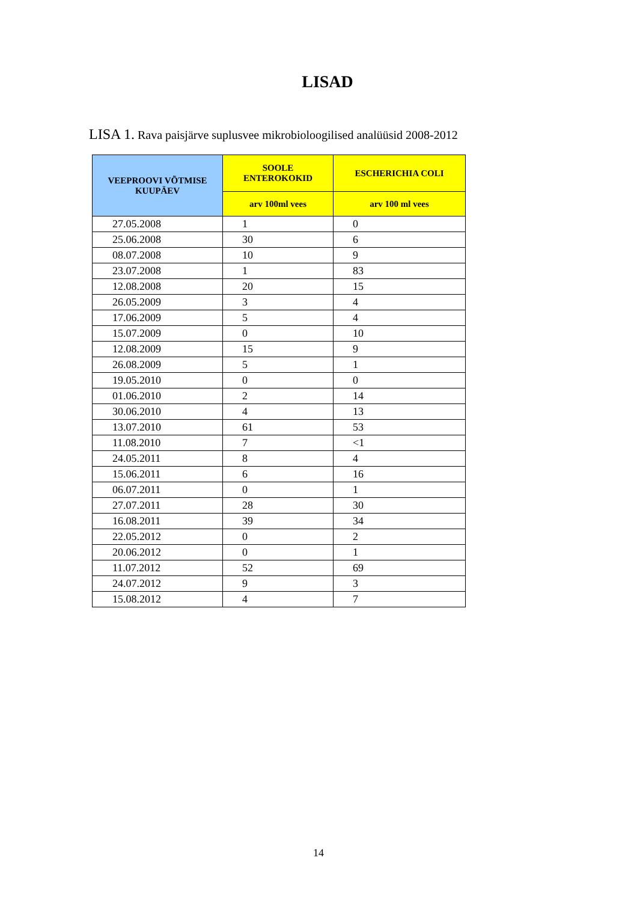LISAD
LISA 1. Rava paisjärve suplusvee mikrobioloogilised analüüsid 2008-2012
| VEEPROOVI VÕTMISE KUUPÄEV | SOOLE ENTEROKOKID | ESCHERICHIA COLI |
| --- | --- | --- |
| | arv 100ml vees | arv 100 ml vees |
| 27.05.2008 | 1 | 0 |
| 25.06.2008 | 30 | 6 |
| 08.07.2008 | 10 | 9 |
| 23.07.2008 | 1 | 83 |
| 12.08.2008 | 20 | 15 |
| 26.05.2009 | 3 | 4 |
| 17.06.2009 | 5 | 4 |
| 15.07.2009 | 0 | 10 |
| 12.08.2009 | 15 | 9 |
| 26.08.2009 | 5 | 1 |
| 19.05.2010 | 0 | 0 |
| 01.06.2010 | 2 | 14 |
| 30.06.2010 | 4 | 13 |
| 13.07.2010 | 61 | 53 |
| 11.08.2010 | 7 | <1 |
| 24.05.2011 | 8 | 4 |
| 15.06.2011 | 6 | 16 |
| 06.07.2011 | 0 | 1 |
| 27.07.2011 | 28 | 30 |
| 16.08.2011 | 39 | 34 |
| 22.05.2012 | 0 | 2 |
| 20.06.2012 | 0 | 1 |
| 11.07.2012 | 52 | 69 |
| 24.07.2012 | 9 | 3 |
| 15.08.2012 | 4 | 7 |
14